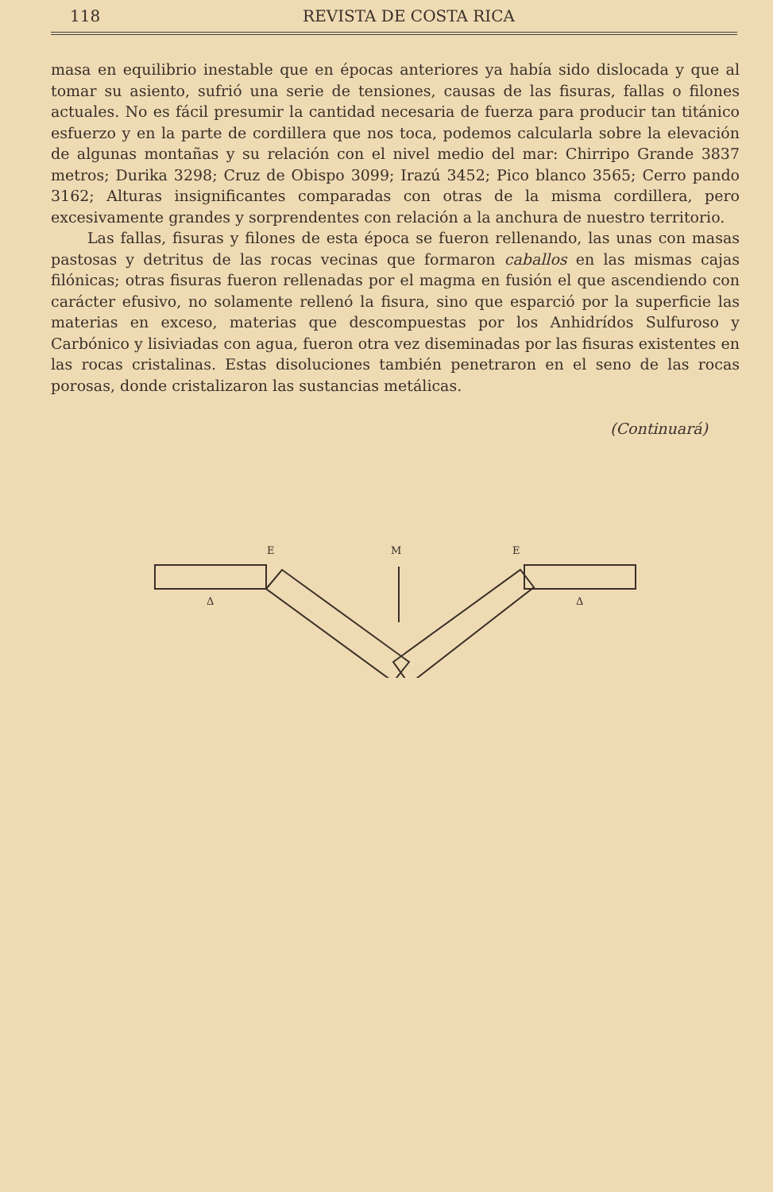118 REVISTA DE COSTA RICA
masa en equilibrio inestable que en épocas anteriores ya había sido dislocada y que al tomar su asiento, sufrió una serie de tensiones, causas de las fisuras, fallas o filones actuales. No es fácil presumir la cantidad necesaria de fuerza para producir tan titánico esfuerzo y en la parte de cordillera que nos toca, podemos calcularla sobre la elevación de algunas montañas y su relación con el nivel medio del mar: Chirripo Grande 3837 metros; Durika 3298; Cruz de Obispo 3099; Irazú 3452; Pico blanco 3565; Cerro pando 3162; Alturas insignificantes comparadas con otras de la misma cordillera, pero excesivamente grandes y sorprendentes con relación a la anchura de nuestro territorio.
Las fallas, fisuras y filones de esta época se fueron rellenando, las unas con masas pastosas y detritus de las rocas vecinas que formaron caballos en las mismas cajas filónicas; otras fisuras fueron rellenadas por el magma en fusión el que ascendiendo con carácter efusivo, no solamente rellenó la fisura, sino que esparció por la superficie las materias en exceso, materias que descompuestas por los Anhidrídos Sulfuroso y Carbónico y lisiviadas con agua, fueron otra vez diseminadas por las fisuras existentes en las rocas cristalinas. Estas disoluciones también penetraron en el seno de las rocas porosas, donde cristalizaron las sustancias metálicas.
(Continuará)
E
M
E
Δ
Δ